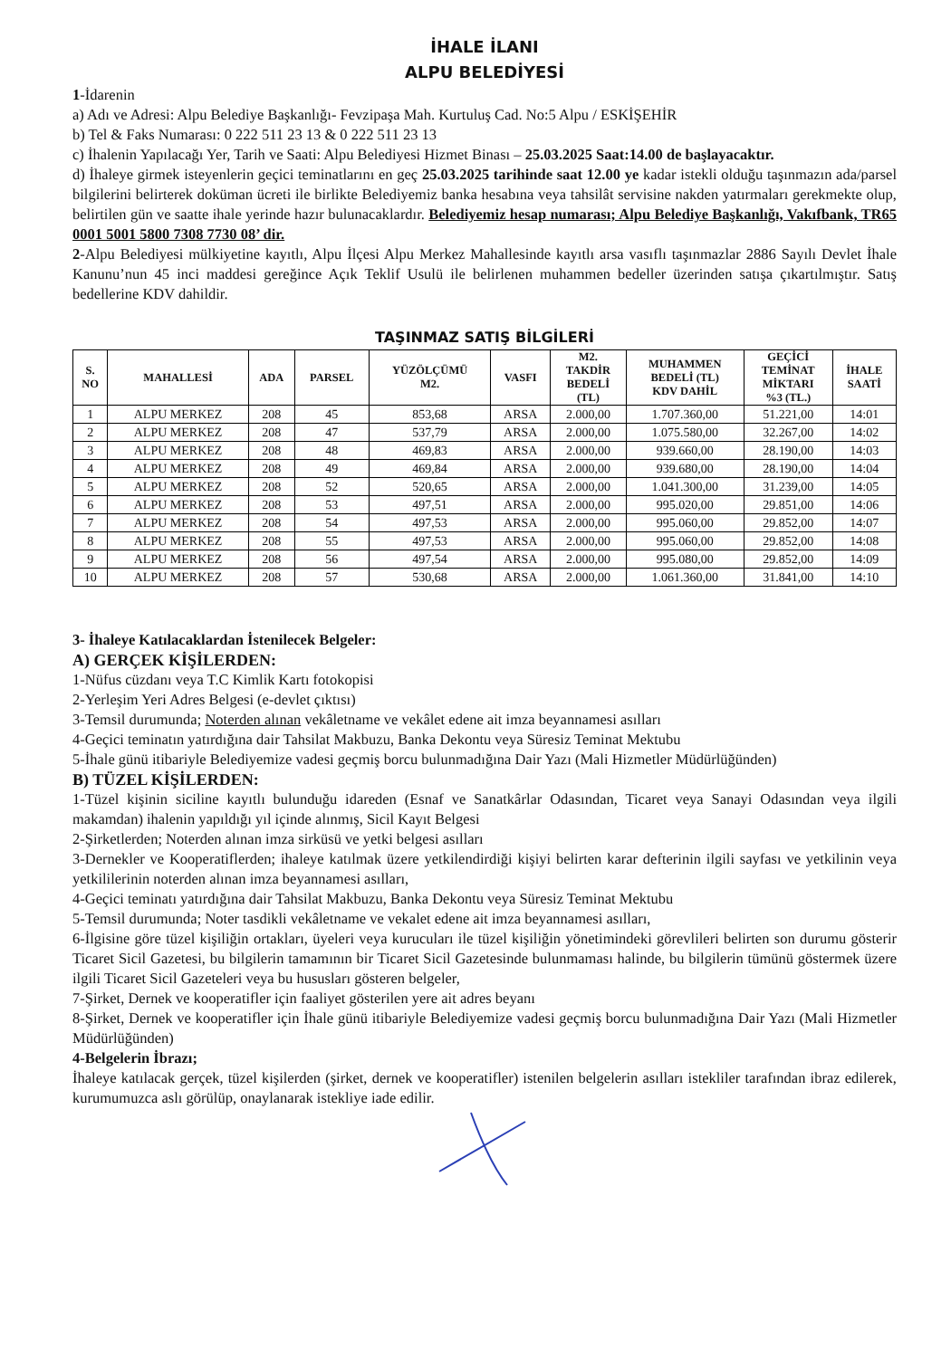İHALE İLANI
ALPU BELEDİYESİ
1-İdarenin
a) Adı ve Adresi: Alpu Belediye Başkanlığı- Fevzipaşa Mah. Kurtuluş Cad. No:5 Alpu / ESKİŞEHİR
b) Tel & Faks Numarası: 0 222 511 23 13 & 0 222 511 23 13
c) İhalenin Yapılacağı Yer, Tarih ve Saati: Alpu Belediyesi Hizmet Binası – 25.03.2025 Saat:14.00 de başlayacaktır.
d) İhaleye girmek isteyenlerin geçici teminatlarını en geç 25.03.2025 tarihinde saat 12.00 ye kadar istekli olduğu taşınmazın ada/parsel bilgilerini belirterek doküman ücreti ile birlikte Belediyemiz banka hesabına veya tahsilât servisine nakden yatırmaları gerekmekte olup, belirtilen gün ve saatte ihale yerinde hazır bulunacaklardır. Belediyemiz hesap numarası; Alpu Belediye Başkanlığı, Vakıfbank, TR65 0001 5001 5800 7308 7730 08’ dir.
2-Alpu Belediyesi mülkiyetine kayıtlı, Alpu İlçesi Alpu Merkez Mahallesinde kayıtlı arsa vasıflı taşınmazlar 2886 Sayılı Devlet İhale Kanunu’nun 45 inci maddesi gereğince Açık Teklif Usulü ile belirlenen muhammen bedeller üzerinden satışa çıkartılmıştır. Satış bedellerine KDV dahildir.
TAŞINMAZ SATIŞ BİLGİLERİ
| S. NO | MAHALLESİ | ADA | PARSEL | YÜZÖLÇÜMÜ M2. | VASFI | M2. TAKDİR BEDELİ (TL) | MUHAMMEN BEDELİ (TL) KDV DAHİL | GEÇİCİ TEMİNAT MİKTARI %3 (TL.) | İHALE SAATİ |
| --- | --- | --- | --- | --- | --- | --- | --- | --- | --- |
| 1 | ALPU MERKEZ | 208 | 45 | 853,68 | ARSA | 2.000,00 | 1.707.360,00 | 51.221,00 | 14:01 |
| 2 | ALPU MERKEZ | 208 | 47 | 537,79 | ARSA | 2.000,00 | 1.075.580,00 | 32.267,00 | 14:02 |
| 3 | ALPU MERKEZ | 208 | 48 | 469,83 | ARSA | 2.000,00 | 939.660,00 | 28.190,00 | 14:03 |
| 4 | ALPU MERKEZ | 208 | 49 | 469,84 | ARSA | 2.000,00 | 939.680,00 | 28.190,00 | 14:04 |
| 5 | ALPU MERKEZ | 208 | 52 | 520,65 | ARSA | 2.000,00 | 1.041.300,00 | 31.239,00 | 14:05 |
| 6 | ALPU MERKEZ | 208 | 53 | 497,51 | ARSA | 2.000,00 | 995.020,00 | 29.851,00 | 14:06 |
| 7 | ALPU MERKEZ | 208 | 54 | 497,53 | ARSA | 2.000,00 | 995.060,00 | 29.852,00 | 14:07 |
| 8 | ALPU MERKEZ | 208 | 55 | 497,53 | ARSA | 2.000,00 | 995.060,00 | 29.852,00 | 14:08 |
| 9 | ALPU MERKEZ | 208 | 56 | 497,54 | ARSA | 2.000,00 | 995.080,00 | 29.852,00 | 14:09 |
| 10 | ALPU MERKEZ | 208 | 57 | 530,68 | ARSA | 2.000,00 | 1.061.360,00 | 31.841,00 | 14:10 |
3- İhaleye Katılacaklardan İstenilecek Belgeler:
A) GERÇEK KİŞİLERDEN:
1-Nüfus cüzdanı veya T.C Kimlik Kartı fotokopisi
2-Yerleşim Yeri Adres Belgesi (e-devlet çıktısı)
3-Temsil durumunda; Noterden alınan vekâletname ve vekâlet edene ait imza beyannamesi asılları
4-Geçici teminatın yatırdığına dair Tahsilat Makbuzu, Banka Dekontu veya Süresiz Teminat Mektubu
5-İhale günü itibariyle Belediyemize vadesi geçmiş borcu bulunmadığına Dair Yazı (Mali Hizmetler Müdürlüğünden)
B) TÜZEL KİŞİLERDEN:
1-Tüzel kişinin siciline kayıtlı bulunduğu idareden (Esnaf ve Sanatkârlar Odasından, Ticaret veya Sanayi Odasından veya ilgili makamdan) ihalenin yapıldığı yıl içinde alınmış, Sicil Kayıt Belgesi
2-Şirketlerden; Noterden alınan imza sirküsü ve yetki belgesi asılları
3-Dernekler ve Kooperatiflerden; ihaleye katılmak üzere yetkilendirdiği kişiyi belirten karar defterinin ilgili sayfası ve yetkilinin veya yetkililerinin noterden alınan imza beyannamesi asılları,
4-Geçici teminatı yatırdığına dair Tahsilat Makbuzu, Banka Dekontu veya Süresiz Teminat Mektubu
5-Temsil durumunda; Noter tasdikli vekâletname ve vekalet edene ait imza beyannamesi asılları,
6-İlgisine göre tüzel kişiliğin ortakları, üyeleri veya kurucuları ile tüzel kişiliğin yönetimindeki görevlileri belirten son durumu gösterir Ticaret Sicil Gazetesi, bu bilgilerin tamamının bir Ticaret Sicil Gazetesinde bulunmaması halinde, bu bilgilerin tümünü göstermek üzere ilgili Ticaret Sicil Gazeteleri veya bu hususları gösteren belgeler,
7-Şirket, Dernek ve kooperatifler için faaliyet gösterilen yere ait adres beyanı
8-Şirket, Dernek ve kooperatifler için İhale günü itibariyle Belediyemize vadesi geçmiş borcu bulunmadığına Dair Yazı (Mali Hizmetler Müdürlüğünden)
4-Belgelerin İbrazı;
İhaleye katılacak gerçek, tüzel kişilerden (şirket, dernek ve kooperatifler) istenilen belgelerin asılları istekliler tarafından ibraz edilerek, kurumumuzca aslı görülüp, onaylanarak istekliye iade edilir.